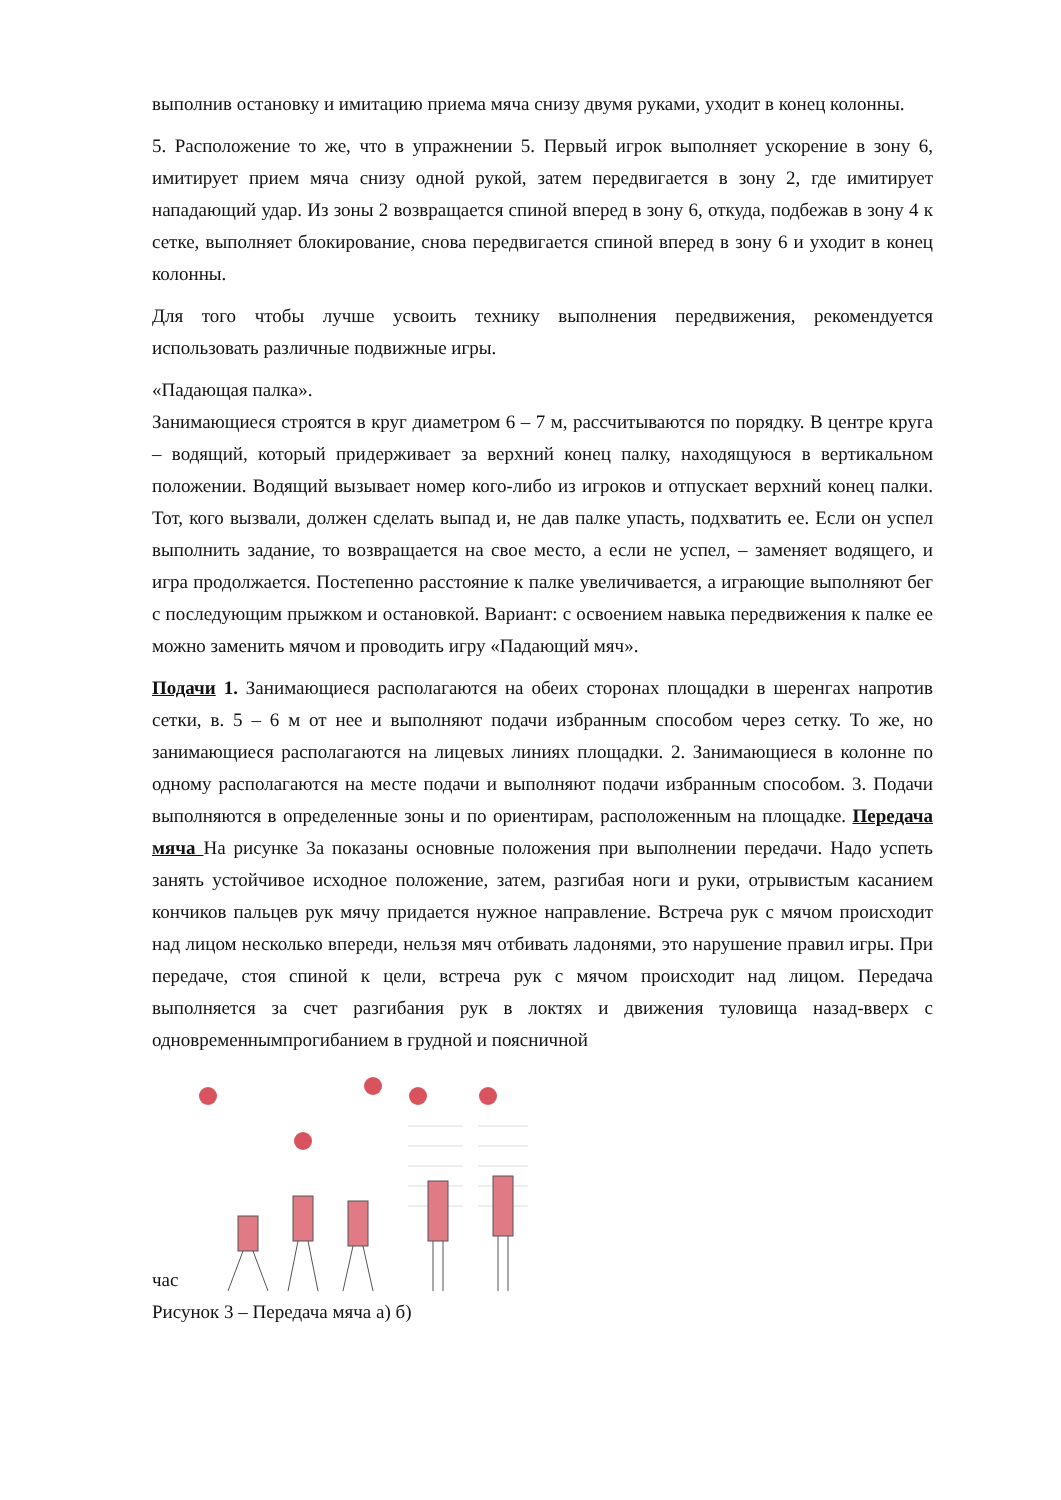выполнив остановку и имитацию приема мяча снизу двумя руками, уходит в конец колонны.
5. Расположение то же, что в упражнении 5. Первый игрок выполняет ускорение в зону 6, имитирует прием мяча снизу одной рукой, затем передвигается в зону 2, где имитирует нападающий удар. Из зоны 2 возвращается спиной вперед в зону 6, откуда, подбежав в зону 4 к сетке, выполняет блокирование, снова передвигается спиной вперед в зону 6 и уходит в конец колонны.
Для того чтобы лучше усвоить технику выполнения передвижения, рекомендуется использовать различные подвижные игры.
«Падающая палка».
Занимающиеся строятся в круг диаметром 6 – 7 м, рассчитываются по порядку. В центре круга – водящий, который придерживает за верхний конец палку, находящуюся в вертикальном положении. Водящий вызывает номер кого-либо из игроков и отпускает верхний конец палки. Тот, кого вызвали, должен сделать выпад и, не дав палке упасть, подхватить ее. Если он успел выполнить задание, то возвращается на свое место, а если не успел, – заменяет водящего, и игра продолжается. Постепенно расстояние к палке увеличивается, а играющие выполняют бег с последующим прыжком и остановкой. Вариант: с освоением навыка передвижения к палке ее можно заменить мячом и проводить игру «Падающий мяч».
Подачи 1. Занимающиеся располагаются на обеих сторонах площадки в шеренгах напротив сетки, в. 5 – 6 м от нее и выполняют подачи избранным способом через сетку. То же, но занимающиеся располагаются на лицевых линиях площадки. 2. Занимающиеся в колонне по одному располагаются на месте подачи и выполняют подачи избранным способом. 3. Подачи выполняются в определенные зоны и по ориентирам, расположенным на площадке. Передача мяча На рисунке 3а показаны основные положения при выполнении передачи. Надо успеть занять устойчивое исходное положение, затем, разгибая ноги и руки, отрывистым касанием кончиков пальцев рук мячу придается нужное направление. Встреча рук с мячом происходит над лицом несколько впереди, нельзя мяч отбивать ладонями, это нарушение правил игры. При передаче, стоя спиной к цели, встреча рук с мячом происходит над лицом. Передача выполняется за счет разгибания рук в локтях и движения туловища назад-вверх с одновременнымпрогибанием в грудной и поясничной
час
Рисунок 3 – Передача мяча а) б)